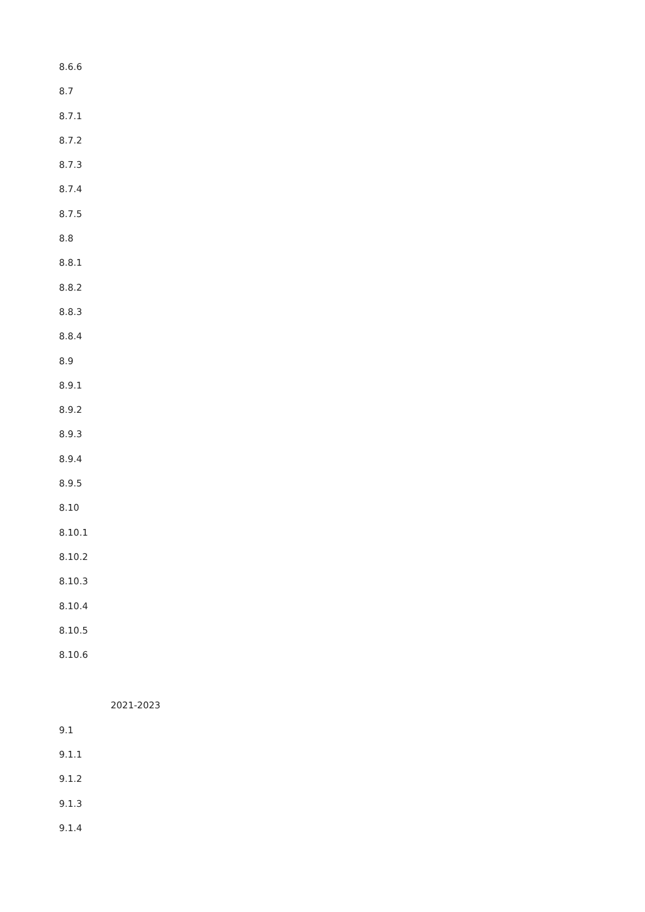8.6.6
8.7
8.7.1
8.7.2
8.7.3
8.7.4
8.7.5
8.8
8.8.1
8.8.2
8.8.3
8.8.4
8.9
8.9.1
8.9.2
8.9.3
8.9.4
8.9.5
8.10
8.10.1
8.10.2
8.10.3
8.10.4
8.10.5
8.10.6
2021-2023
9.1
9.1.1
9.1.2
9.1.3
9.1.4